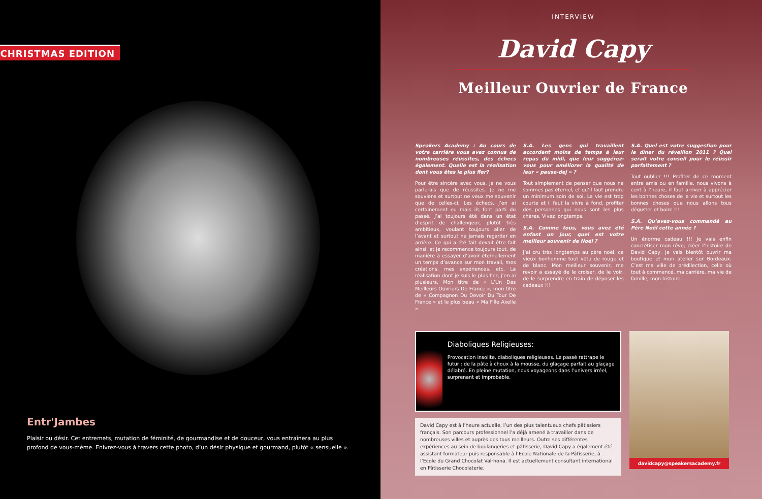CHRISTMAS EDITION
Entr'Jambes
Plaisir ou désir. Cet entremets, mutation de féminité, de gourmandise et de douceur, vous entraînera au plus profond de vous-même. Enivrez-vous à travers cette photo, d’un désir physique et gourmand, plutôt « sensuelle ».
INTERVIEW
David Capy
Meilleur Ouvrier de France
Speakers Academy : Au cours de votre carrière vous avez connus de nombreuses réussites, des échecs également. Quelle est la réalisation dont vous êtes le plus fier?
Pour être sincère avec vous, je ne vous parlerais que de réussites. Je ne me souviens et surtout ne veux me souvenir que de celles-ci. Les échecs, j’en ai certainement eu mais ils font parti du passé. J’ai toujours été dans un état d’esprit de challengeur, plutôt très ambitieux, voulant toujours aller de l’avant et surtout ne jamais regarder en arrière. Ce qui a été fait devait être fait ainsi, et je recommence toujours tout, de manière à essayer d’avoir éternellement un temps d’avance sur mon travail, mes créations, mes expériences, etc. La réalisation dont je suis le plus fier, j’en ai plusieurs. Mon titre de « L’Un Des Meilleurs Ouvriers De France », mon titre de « Compagnon Du Devoir Du Tour De France » et le plus beau « Ma Fille Axelle ».
S.A. Les gens qui travaillent accordent moins de temps à leur repas du midi, que leur suggérez-vous pour améliorer la qualité de leur « pause-dej » ?
Tout simplement de penser que nous ne sommes pas éternel, et qu’il faut prendre un minimum soin de soi. La vie est trop courte et il faut la vivre à fond, profiter des personnes qui nous sont les plus chères. Vivez longtemps.
S.A. Comme tous, vous avez été enfant un jour, quel est votre meilleur souvenir de Noël ?
J’ai cru très longtemps au père noël, ce vieux bonhomme tout vêtu de rouge et de blanc. Mon meilleur souvenir, me revoir a essayé de le croiser, de le voir, de le surprendre en train de déposer les cadeaux !!!
S.A. Quel est votre suggestion pour le dîner du réveillon 2011 ? Quel serait votre conseil pour le réussir parfaitement ?
Tout oublier !!! Profiter de ce moment entre amis ou en famille, nous vivons à cent à l’heure, il faut arriver à apprécier les bonnes choses de la vie et surtout les bonnes choses que nous allons tous déguster et boire !!!
S.A. Qu’avez-vous commandé au Père Noël cette année ?
Un énorme cadeau !!! Je vais enfin concrétiser mon rêve, créer l’histoire de David Capy, je vais bientôt ouvrir ma boutique et mon atelier sur Bordeaux. C’est ma ville de prédilection, celle où tout à commencé, ma carrière, ma vie de famille, mon histoire.
Diaboliques Religieuses:
Provocation insolite, diaboliques religieuses. Le passé rattrape le futur : de la pâte à choux à la mousse, du glaçage parfait au glaçage délabré. En pleine mutation, nous voyageons dans l’univers irréel, surprenant et improbable.
David Capy est à l’heure actuelle, l’un des plus talentueux chefs pâtissiers français. Son parcours professionnel l’a déjà amené à travailler dans de nombreuses villes et auprès des tous meilleurs. Outre ses différentes expériences au sein de boulangeries et pâtisserie, David Capy a également été assistant formateur puis responsable à l’Ecole Nationale de la Pâtisserie, à l’Ecole du Grand Chocolat Valrhona. Il est actuellement consultant international en Pâtisserie Chocolaterie.
davidcapy@speakersacademy.fr